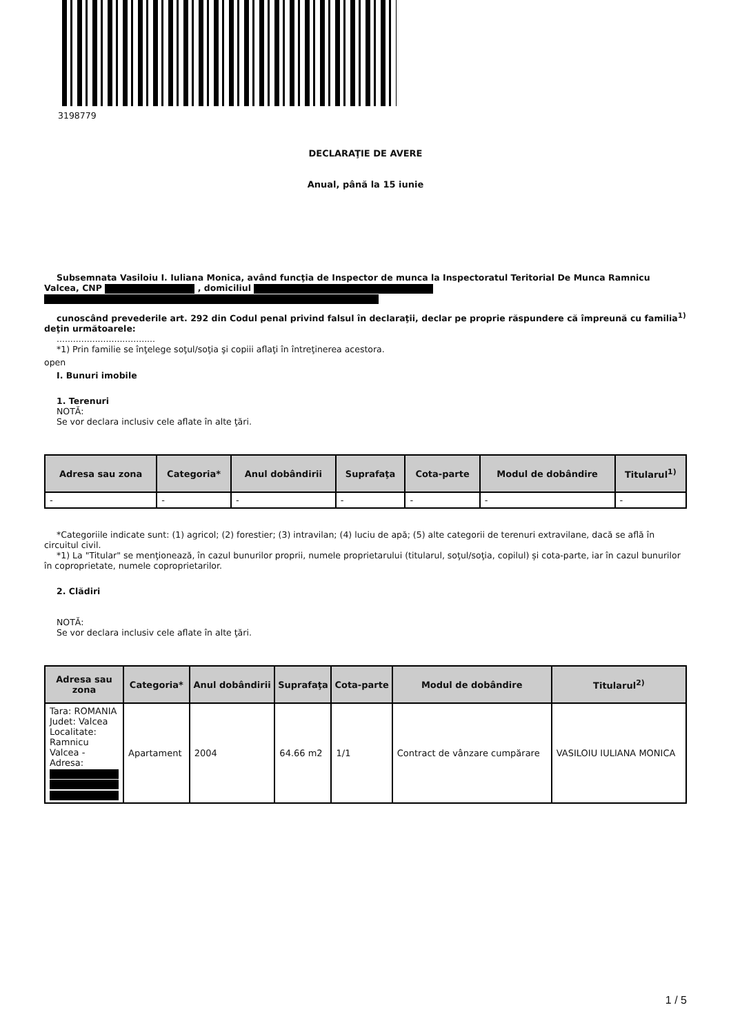3198779
DECLARAŢIE DE AVERE
Anual, până la 15 iunie
Subsemnata Vasiloiu I. Iuliana Monica, având funcţia de Inspector de munca la Inspectoratul Teritorial De Munca Ramnicu Valcea, CNP , domiciliul
cunoscând prevederile art. 292 din Codul penal privind falsul în declaraţii, declar pe proprie răspundere că împreună cu familia<sup>1)</sup> deţin următoarele:
....................................
*1) Prin familie se înţelege soţul/soţia şi copiii aflaţi în întreţinerea acestora.
open
I. Bunuri imobile
1. Terenuri
NOTĂ:
Se vor declara inclusiv cele aflate în alte ţări.
| Adresa sau zona | Categoria* | Anul dobândirii | Suprafaţa | Cota-parte | Modul de dobândire | Titularul<sup>1)</sup> |
| --- | --- | --- | --- | --- | --- | --- |
| - | - | - | - | - | - | - |
*Categoriile indicate sunt: (1) agricol; (2) forestier; (3) intravilan; (4) luciu de apă; (5) alte categorii de terenuri extravilane, dacă se află în circuitul civil.
*1) La "Titular" se menţionează, în cazul bunurilor proprii, numele proprietarului (titularul, soţul/soţia, copilul) și cota-parte, iar în cazul bunurilor în coproprietate, numele coproprietarilor.
2. Clădiri
NOTĂ:
Se vor declara inclusiv cele aflate în alte ţări.
| Adresa sau zona | Categoria* | Anul dobândirii | Suprafaţa | Cota-parte | Modul de dobândire | Titularul<sup>2)</sup> |
| --- | --- | --- | --- | --- | --- | --- |
| Tara: ROMANIA Judet: Valcea Localitate: Ramnicu Valcea - Adresa: | Apartament | 2004 | 64.66 m2 | 1/1 | Contract de vânzare cumpărare | VASILOIU IULIANA MONICA |
1 / 5